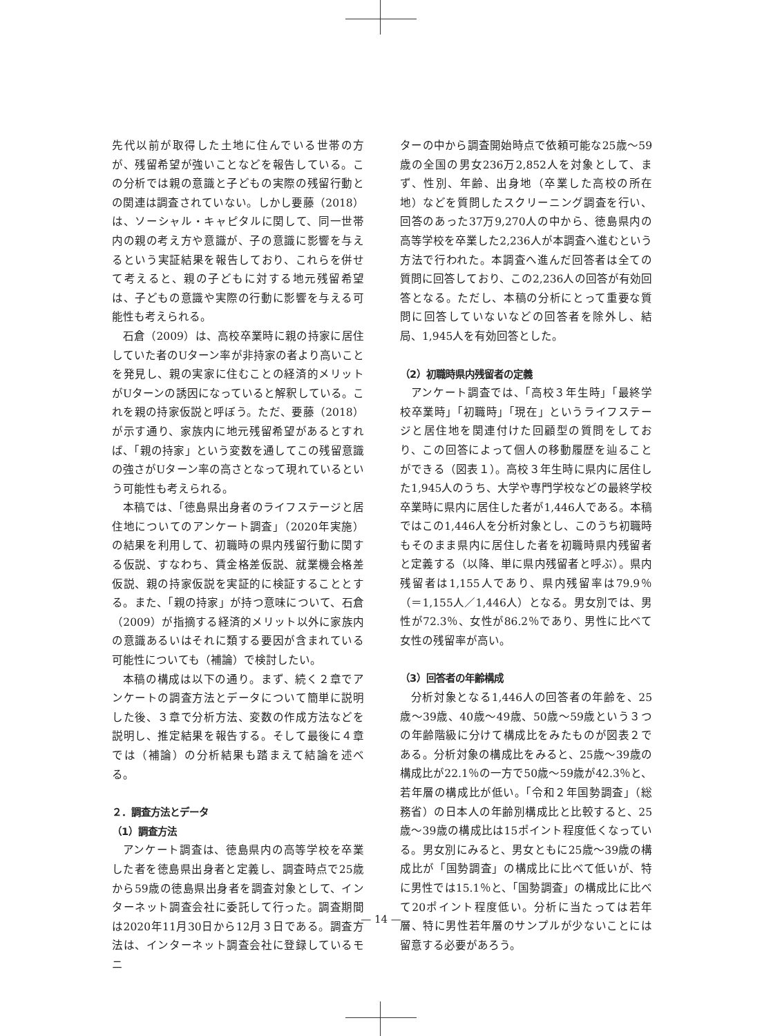先代以前が取得した土地に住んでいる世帯の方が、残留希望が強いことなどを報告している。この分析では親の意識と子どもの実際の残留行動との関連は調査されていない。しかし要藤（2018）は、ソーシャル・キャピタルに関して、同一世帯内の親の考え方や意識が、子の意識に影響を与えるという実証結果を報告しており、これらを併せて考えると、親の子どもに対する地元残留希望は、子どもの意識や実際の行動に影響を与える可能性も考えられる。
石倉（2009）は、高校卒業時に親の持家に居住していた者のUターン率が非持家の者より高いことを発見し、親の実家に住むことの経済的メリットがUターンの誘因になっていると解釈している。これを親の持家仮説と呼ぼう。ただ、要藤（2018）が示す通り、家族内に地元残留希望があるとすれば、「親の持家」という変数を通してこの残留意識の強さがUターン率の高さとなって現れているという可能性も考えられる。
本稿では、「徳島県出身者のライフステージと居住地についてのアンケート調査」（2020年実施）の結果を利用して、初職時の県内残留行動に関する仮説、すなわち、賃金格差仮説、就業機会格差仮説、親の持家仮説を実証的に検証することとする。また、「親の持家」が持つ意味について、石倉（2009）が指摘する経済的メリット以外に家族内の意識あるいはそれに類する要因が含まれている可能性についても（補論）で検討したい。
本稿の構成は以下の通り。まず、続く２章でアンケートの調査方法とデータについて簡単に説明した後、３章で分析方法、変数の作成方法などを説明し、推定結果を報告する。そして最後に４章では（補論）の分析結果も踏まえて結論を述べる。
２．調査方法とデータ
（1）調査方法
アンケート調査は、徳島県内の高等学校を卒業した者を徳島県出身者と定義し、調査時点で25歳から59歳の徳島県出身者を調査対象として、インターネット調査会社に委託して行った。調査期間は2020年11月30日から12月３日である。調査方法は、インターネット調査会社に登録しているモニ
ターの中から調査開始時点で依頼可能な25歳～59歳の全国の男女236万2,852人を対象として、まず、性別、年齢、出身地（卒業した高校の所在地）などを質問したスクリーニング調査を行い、回答のあった37万9,270人の中から、徳島県内の高等学校を卒業した2,236人が本調査へ進むという方法で行われた。本調査へ進んだ回答者は全ての質問に回答しており、この2,236人の回答が有効回答となる。ただし、本稿の分析にとって重要な質問に回答していないなどの回答者を除外し、結局、1,945人を有効回答とした。
（2）初職時県内残留者の定義
アンケート調査では、「高校３年生時」「最終学校卒業時」「初職時」「現在」というライフステージと居住地を関連付けた回顧型の質問をしており、この回答によって個人の移動履歴を辿ることができる（図表１）。高校３年生時に県内に居住した1,945人のうち、大学や専門学校などの最終学校卒業時に県内に居住した者が1,446人である。本稿ではこの1,446人を分析対象とし、このうち初職時もそのまま県内に居住した者を初職時県内残留者と定義する（以降、単に県内残留者と呼ぶ）。県内残留者は1,155人であり、県内残留率は79.9％（＝1,155人／1,446人）となる。男女別では、男性が72.3％、女性が86.2％であり、男性に比べて女性の残留率が高い。
（3）回答者の年齢構成
分析対象となる1,446人の回答者の年齢を、25歳～39歳、40歳～49歳、50歳～59歳という３つの年齢階級に分けて構成比をみたものが図表２である。分析対象の構成比をみると、25歳～39歳の構成比が22.1％の一方で50歳～59歳が42.3％と、若年層の構成比が低い。「令和２年国勢調査」（総務省）の日本人の年齢別構成比と比較すると、25歳～39歳の構成比は15ポイント程度低くなっている。男女別にみると、男女ともに25歳～39歳の構成比が「国勢調査」の構成比に比べて低いが、特に男性では15.1％と、「国勢調査」の構成比に比べて20ポイント程度低い。分析に当たっては若年層、特に男性若年層のサンプルが少ないことには留意する必要があろう。
— 14 —